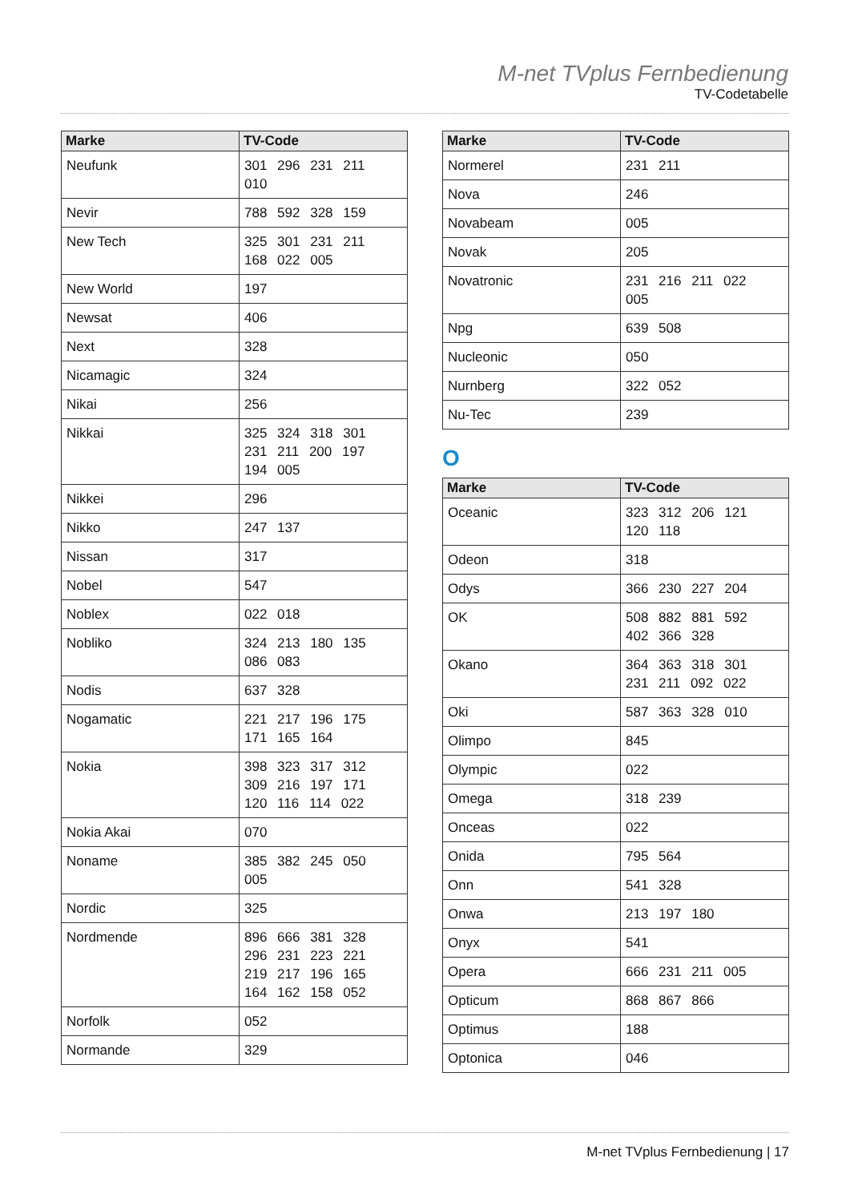M-net TVplus Fernbedienung
TV-Codetabelle
| Marke | TV-Code |
| --- | --- |
| Neufunk | 301 296 231 211 010 |
| Nevir | 788 592 328 159 |
| New Tech | 325 301 231 211 168 022 005 |
| New World | 197 |
| Newsat | 406 |
| Next | 328 |
| Nicamagic | 324 |
| Nikai | 256 |
| Nikkai | 325 324 318 301 231 211 200 197 194 005 |
| Nikkei | 296 |
| Nikko | 247 137 |
| Nissan | 317 |
| Nobel | 547 |
| Noblex | 022 018 |
| Nobliko | 324 213 180 135 086 083 |
| Nodis | 637 328 |
| Nogamatic | 221 217 196 175 171 165 164 |
| Nokia | 398 323 317 312 309 216 197 171 120 116 114 022 |
| Nokia Akai | 070 |
| Noname | 385 382 245 050 005 |
| Nordic | 325 |
| Nordmende | 896 666 381 328 296 231 223 221 219 217 196 165 164 162 158 052 |
| Norfolk | 052 |
| Normande | 329 |
| Marke | TV-Code |
| --- | --- |
| Normerel | 231 211 |
| Nova | 246 |
| Novabeam | 005 |
| Novak | 205 |
| Novatronic | 231 216 211 022 005 |
| Npg | 639 508 |
| Nucleonic | 050 |
| Nurnberg | 322 052 |
| Nu-Tec | 239 |
O
| Marke | TV-Code |
| --- | --- |
| Oceanic | 323 312 206 121 120 118 |
| Odeon | 318 |
| Odys | 366 230 227 204 |
| OK | 508 882 881 592 402 366 328 |
| Okano | 364 363 318 301 231 211 092 022 |
| Oki | 587 363 328 010 |
| Olimpo | 845 |
| Olympic | 022 |
| Omega | 318 239 |
| Onceas | 022 |
| Onida | 795 564 |
| Onn | 541 328 |
| Onwa | 213 197 180 |
| Onyx | 541 |
| Opera | 666 231 211 005 |
| Opticum | 868 867 866 |
| Optimus | 188 |
| Optonica | 046 |
M-net TVplus Fernbedienung | 17